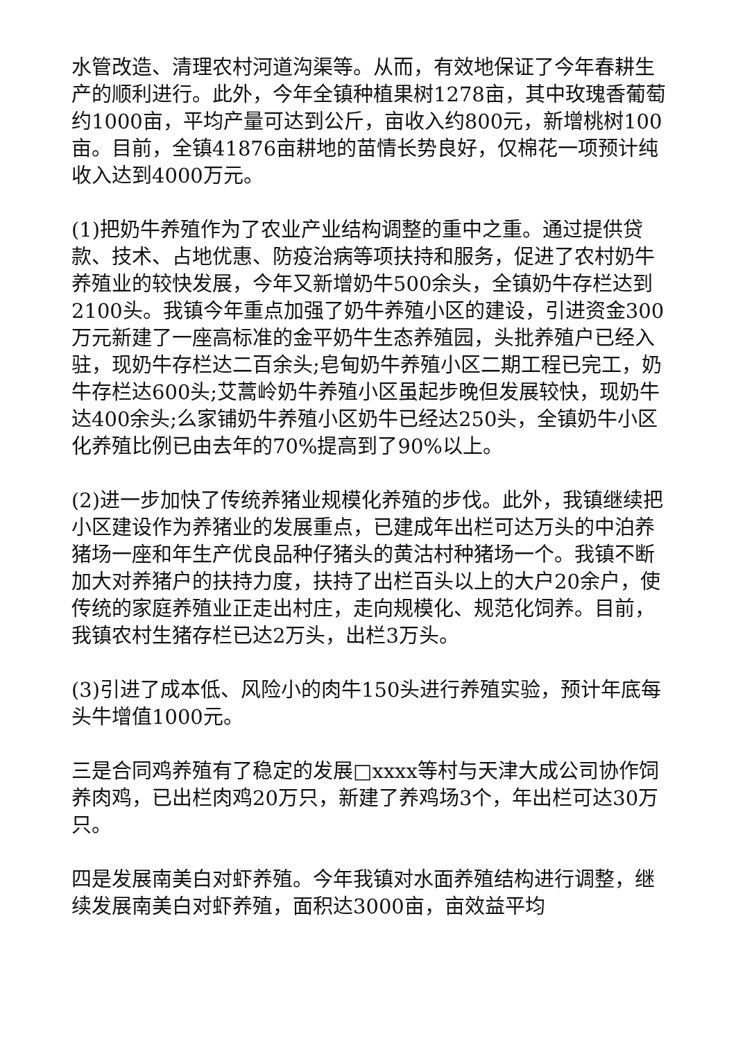水管改造、清理农村河道沟渠等。从而，有效地保证了今年春耕生产的顺利进行。此外，今年全镇种植果树1278亩，其中玫瑰香葡萄约1000亩，平均产量可达到公斤，亩收入约800元，新增桃树100亩。目前，全镇41876亩耕地的苗情长势良好，仅棉花一项预计纯收入达到4000万元。
(1)把奶牛养殖作为了农业产业结构调整的重中之重。通过提供贷款、技术、占地优惠、防疫治病等项扶持和服务，促进了农村奶牛养殖业的较快发展，今年又新增奶牛500余头，全镇奶牛存栏达到2100头。我镇今年重点加强了奶牛养殖小区的建设，引进资金300万元新建了一座高标准的金平奶牛生态养殖园，头批养殖户已经入驻，现奶牛存栏达二百余头;皂甸奶牛养殖小区二期工程已完工，奶牛存栏达600头;艾蒿岭奶牛养殖小区虽起步晚但发展较快，现奶牛达400余头;么家铺奶牛养殖小区奶牛已经达250头，全镇奶牛小区化养殖比例已由去年的70%提高到了90%以上。
(2)进一步加快了传统养猪业规模化养殖的步伐。此外，我镇继续把小区建设作为养猪业的发展重点，已建成年出栏可达万头的中泊养猪场一座和年生产优良品种仔猪头的黄沽村种猪场一个。我镇不断加大对养猪户的扶持力度，扶持了出栏百头以上的大户20余户，使传统的家庭养殖业正走出村庄，走向规模化、规范化饲养。目前，我镇农村生猪存栏已达2万头，出栏3万头。
(3)引进了成本低、风险小的肉牛150头进行养殖实验，预计年底每头牛增值1000元。
三是合同鸡养殖有了稳定的发展□xxxx等村与天津大成公司协作饲养肉鸡，已出栏肉鸡20万只，新建了养鸡场3个，年出栏可达30万只。
四是发展南美白对虾养殖。今年我镇对水面养殖结构进行调整，继续发展南美白对虾养殖，面积达3000亩，亩效益平均